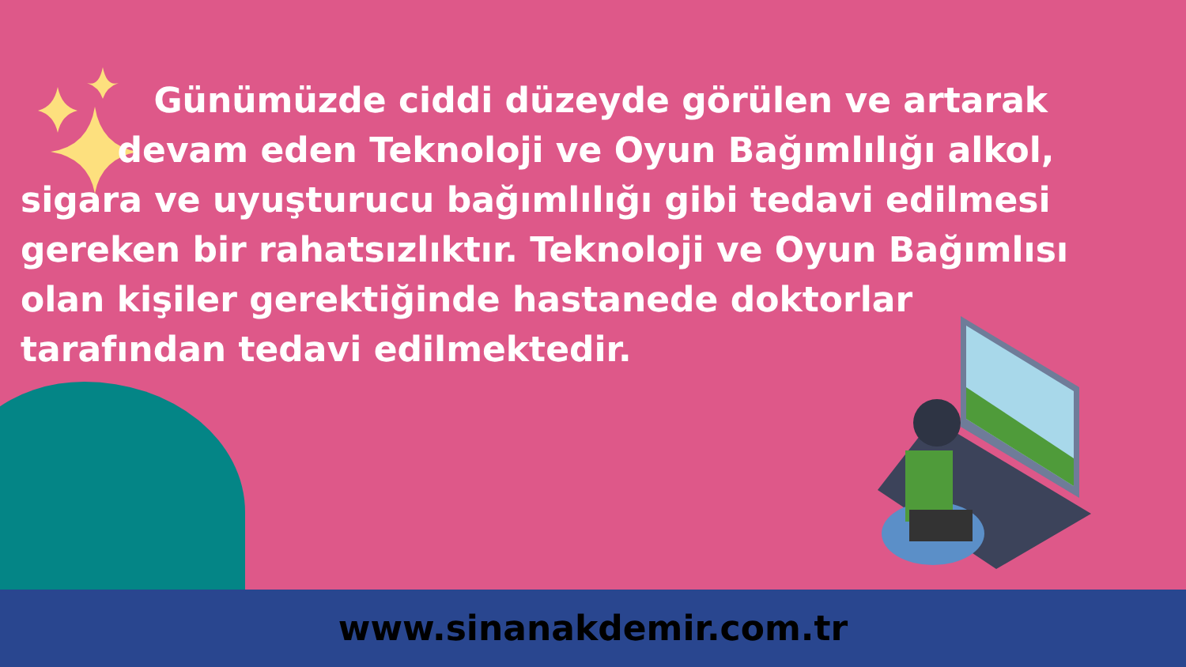Günümüzde ciddi düzeyde görülen ve artarak
devam eden Teknoloji ve Oyun Bağımlılığı alkol, sigara ve uyuşturucu bağımlılığı gibi tedavi edilmesi gereken bir rahatsızlıktır. Teknoloji ve Oyun Bağımlısı olan kişiler gerektiğinde hastanede doktorlar tarafından tedavi edilmektedir.
www.sinanakdemir.com.tr